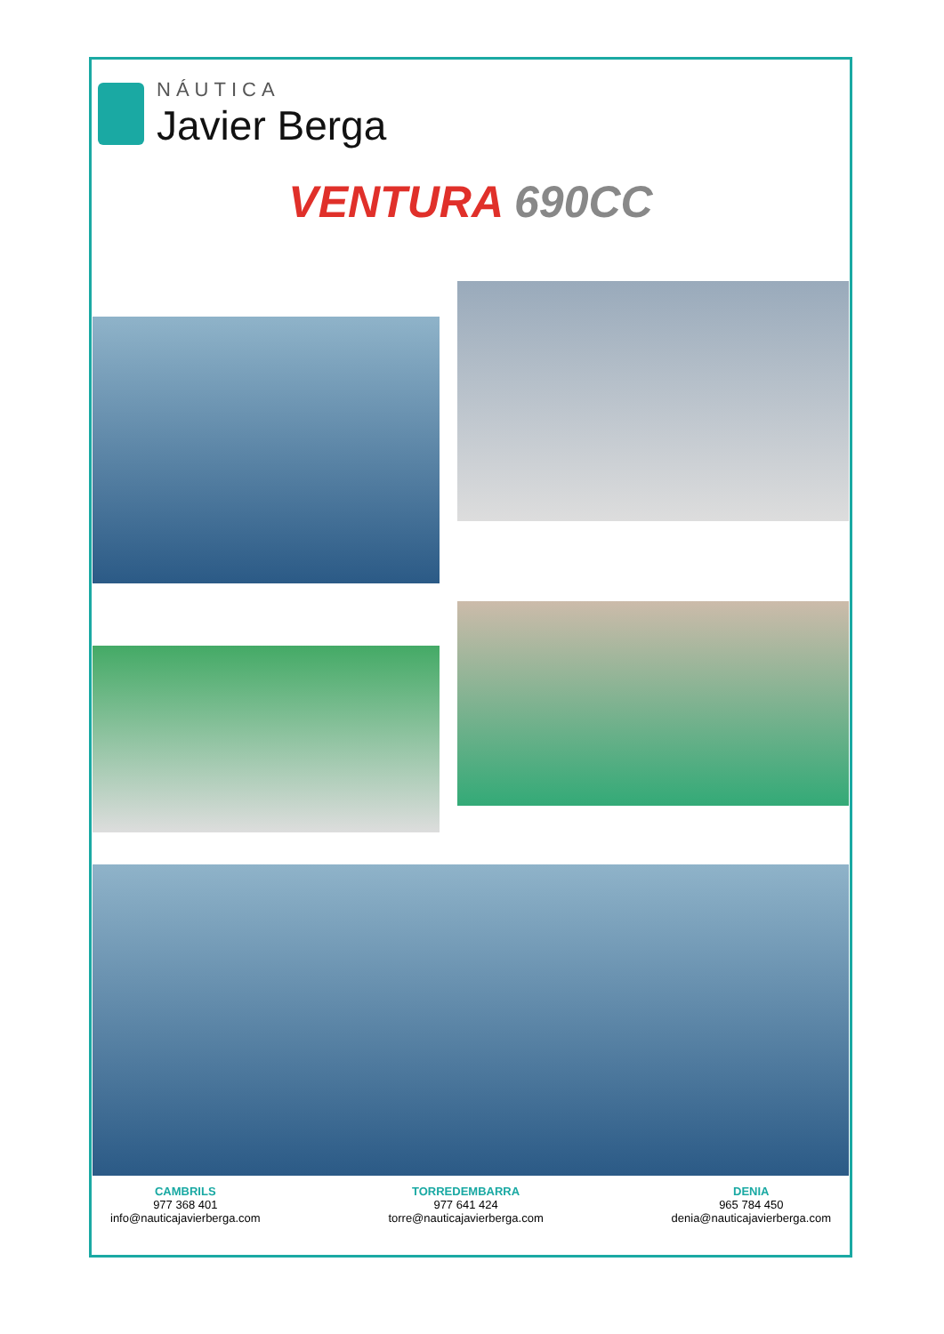NÁUTICA
Javier Berga
VENTURA 690CC
CAMBRILS
977 368 401
info@nauticajavierberga.com
TORREDEMBARRA
977 641 424
torre@nauticajavierberga.com
DENIA
965 784 450
denia@nauticajavierberga.com